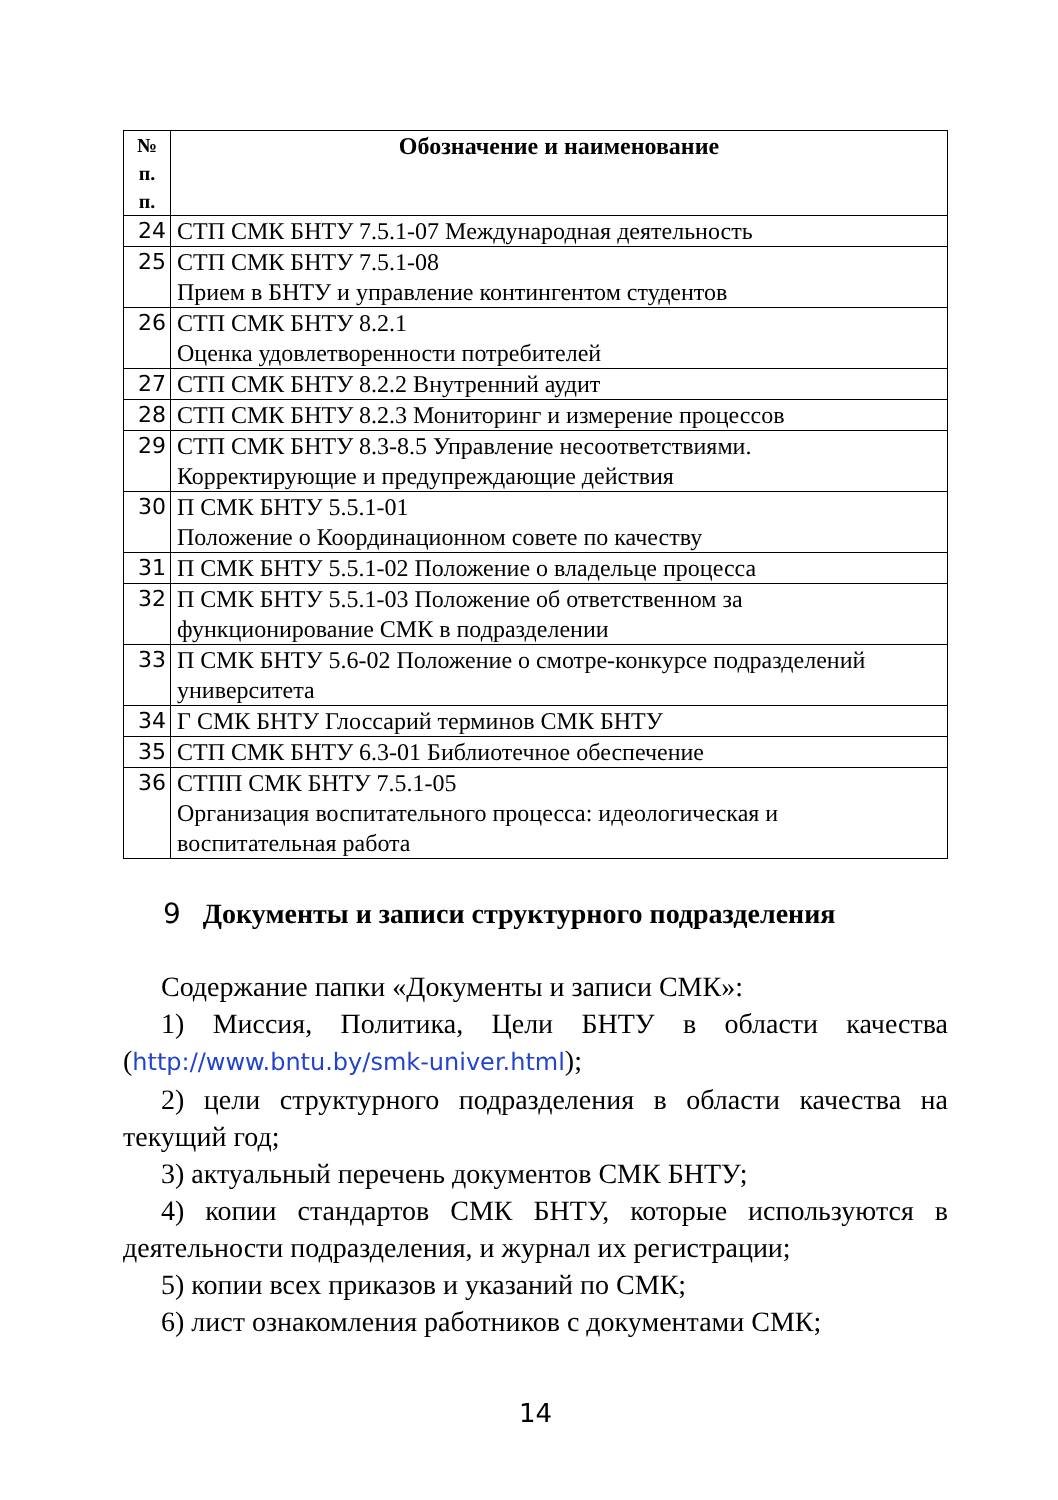| № п. п. | Обозначение и наименование |
| --- | --- |
| 24 | СТП СМК БНТУ 7.5.1-07 Международная деятельность |
| 25 | СТП СМК БНТУ 7.5.1-08 Прием в БНТУ и управление контингентом студентов |
| 26 | СТП СМК БНТУ 8.2.1 Оценка удовлетворенности потребителей |
| 27 | СТП СМК БНТУ 8.2.2 Внутренний аудит |
| 28 | СТП СМК БНТУ 8.2.3 Мониторинг и измерение процессов |
| 29 | СТП СМК БНТУ 8.3-8.5 Управление несоответствиями. Корректирующие и предупреждающие действия |
| 30 | П СМК БНТУ 5.5.1-01 Положение о Координационном совете по качеству |
| 31 | П СМК БНТУ 5.5.1-02 Положение о владельце процесса |
| 32 | П СМК БНТУ 5.5.1-03 Положение об ответственном за функционирование СМК в подразделении |
| 33 | П СМК БНТУ 5.6-02 Положение о смотре-конкурсе подразделений университета |
| 34 | Г СМК БНТУ Глоссарий терминов СМК БНТУ |
| 35 | СТП СМК БНТУ 6.3-01 Библиотечное обеспечение |
| 36 | СТПП СМК БНТУ 7.5.1-05 Организация воспитательного процесса: идеологическая и воспитательная работа |
9 Документы и записи структурного подразделения
Содержание папки «Документы и записи СМК»:
1) Миссия, Политика, Цели БНТУ в области качества (http://www.bntu.by/smk-univer.html);
2) цели структурного подразделения в области качества на текущий год;
3) актуальный перечень документов СМК БНТУ;
4) копии стандартов СМК БНТУ, которые используются в деятельности подразделения, и журнал их регистрации;
5) копии всех приказов и указаний по СМК;
6) лист ознакомления работников с документами СМК;
14